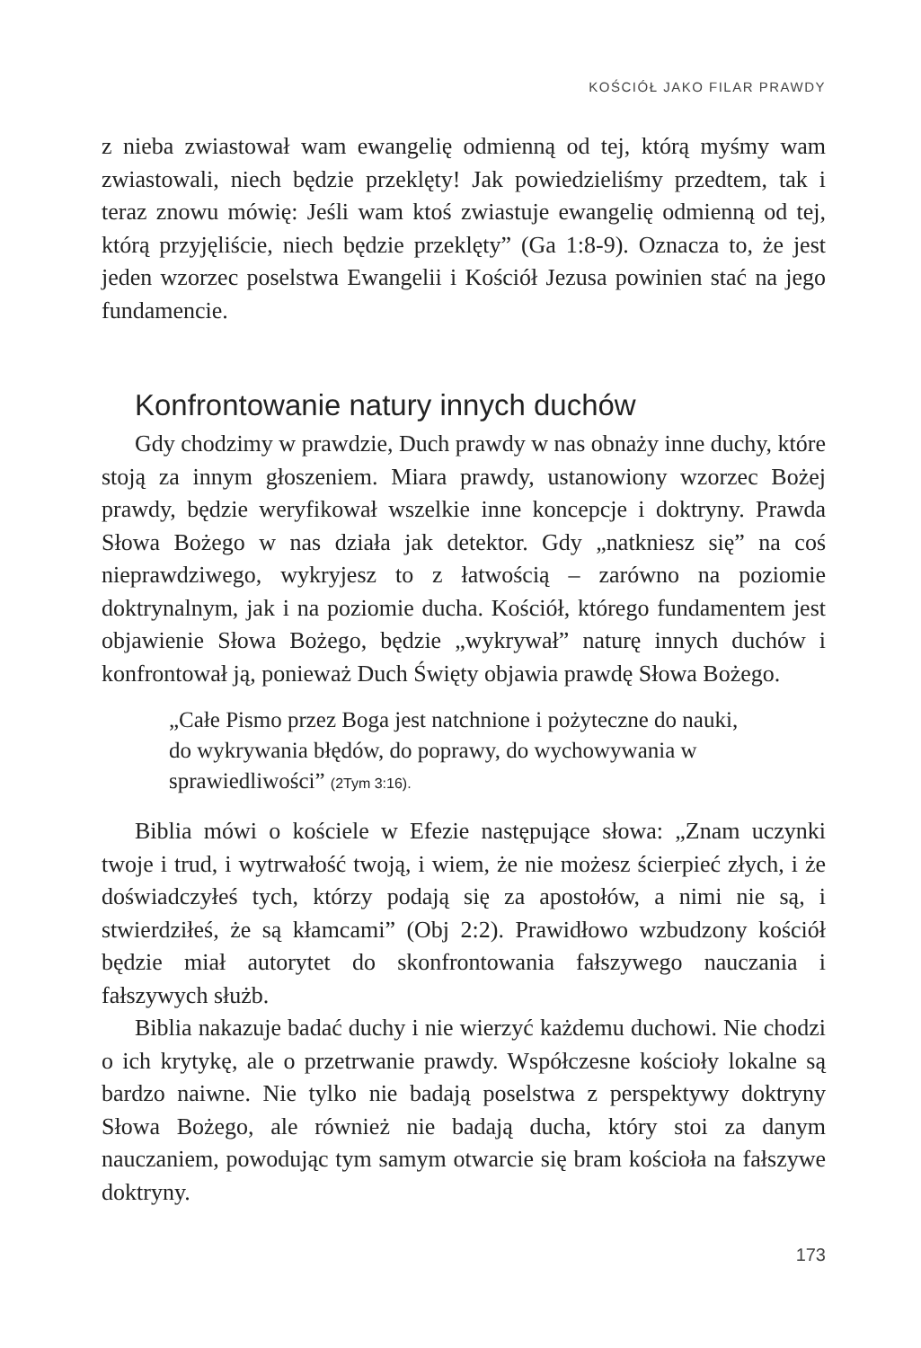KOŚCIÓŁ JAKO FILAR PRAWDY
z nieba zwiastował wam ewangelię odmienną od tej, którą myśmy wam zwiastowali, niech będzie przeklęty! Jak powiedzieliśmy przedtem, tak i teraz znowu mówię: Jeśli wam ktoś zwiastuje ewangelię odmienną od tej, którą przyjęliście, niech będzie przeklęty” (Ga 1:8-9). Oznacza to, że jest jeden wzorzec poselstwa Ewangelii i Kościół Jezusa powinien stać na jego fundamencie.
Konfrontowanie natury innych duchów
Gdy chodzimy w prawdzie, Duch prawdy w nas obnaży inne duchy, które stoją za innym głoszeniem. Miara prawdy, ustanowiony wzorzec Bożej prawdy, będzie weryfikował wszelkie inne koncepcje i doktryny. Prawda Słowa Bożego w nas działa jak detektor. Gdy „natkniesz się” na coś nieprawdziwego, wykryjesz to z łatwością – zarówno na poziomie doktrynalnym, jak i na poziomie ducha. Kościół, którego fundamentem jest objawienie Słowa Bożego, będzie „wykrywał” naturę innych duchów i konfrontował ją, ponieważ Duch Święty objawia prawdę Słowa Bożego.
„Całe Pismo przez Boga jest natchnione i pożyteczne do nauki, do wykrywania błędów, do poprawy, do wychowywania w sprawiedliwości” (2Tym 3:16).
Biblia mówi o kościele w Efezie następujące słowa: „Znam uczynki twoje i trud, i wytrwałość twoją, i wiem, że nie możesz ścierpieć złych, i że doświadczyłeś tych, którzy podają się za apostołów, a nimi nie są, i stwierdziłeś, że są kłamcami” (Obj 2:2). Prawidłowo wzbudzony kościół będzie miał autorytet do skonfrontowania fałszywego nauczania i fałszywych służb.
Biblia nakazuje badać duchy i nie wierzyć każdemu duchowi. Nie chodzi o ich krytykę, ale o przetrwanie prawdy. Współczesne kościoły lokalne są bardzo naiwne. Nie tylko nie badają poselstwa z perspektywy doktryny Słowa Bożego, ale również nie badają ducha, który stoi za danym nauczaniem, powodując tym samym otwarcie się bram kościoła na fałszywe doktryny.
173